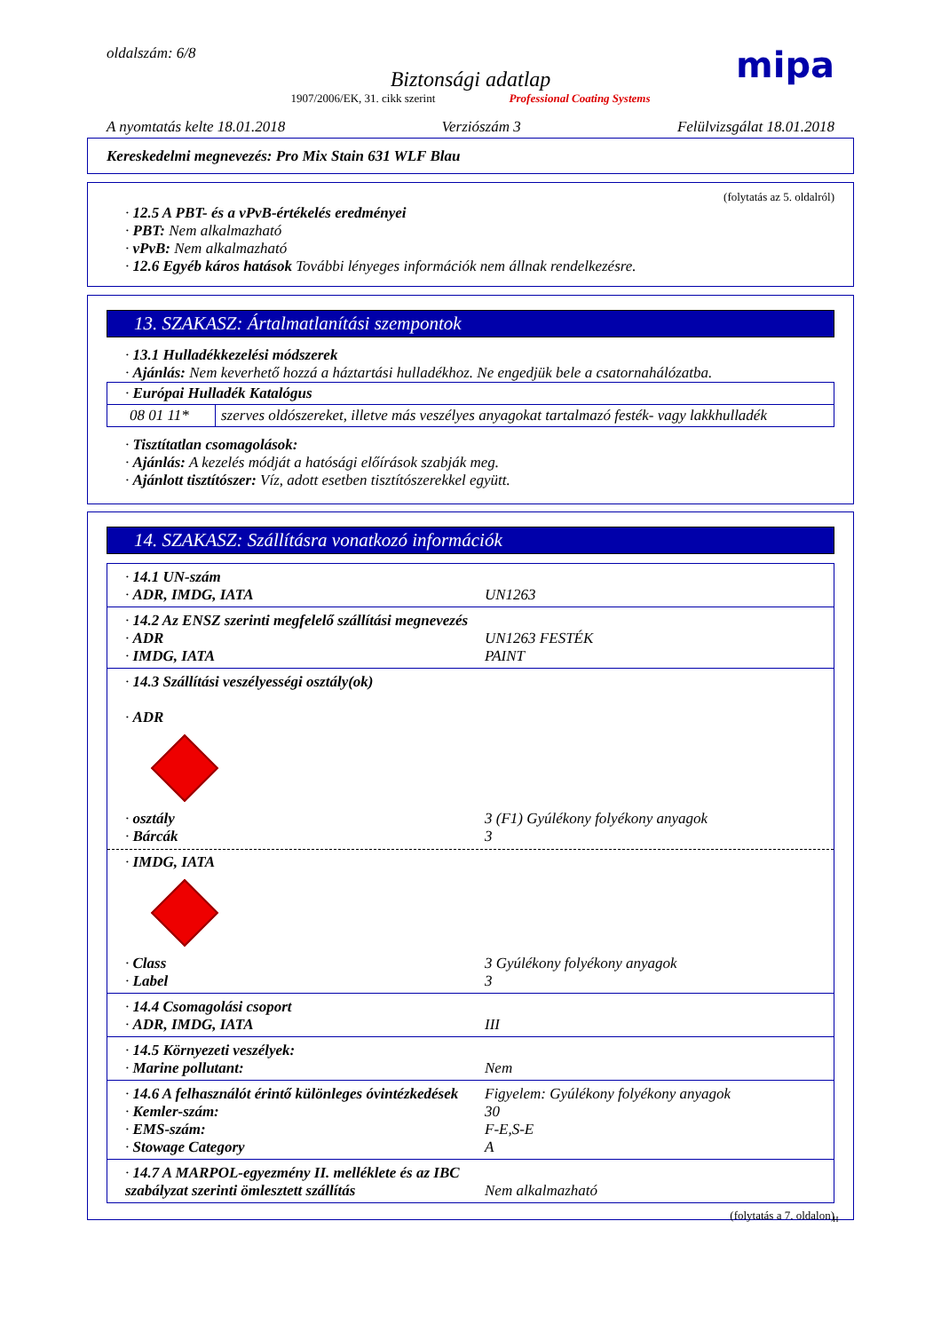oldalszám: 6/8 mipa
Biztonsági adatlap
1907/2006/EK, 31. cikk szerint Professional Coating Systems
A nyomtatás kelte 18.01.2018 Verziószám 3 Felülvizsgálat 18.01.2018
Kereskedelmi megnevezés: Pro Mix Stain 631 WLF Blau
(folytatás az 5. oldalról)
· 12.5 A PBT- és a vPvB-értékelés eredményei
· PBT: Nem alkalmazható
· vPvB: Nem alkalmazható
· 12.6 Egyéb káros hatások További lényeges információk nem állnak rendelkezésre.
13. SZAKASZ: Ártalmatlanítási szempontok
· 13.1 Hulladékkezelési módszerek
· Ajánlás: Nem keverhető hozzá a háztartási hulladékhoz. Ne engedjük bele a csatornahálózatba.
| · Európai Hulladék Katalógus | |
| 08 01 11* | szerves oldószereket, illetve más veszélyes anyagokat tartalmazó festék- vagy lakkhulladék |
· Tisztítatlan csomagolások:
· Ajánlás: A kezelés módját a hatósági előírások szabják meg.
· Ajánlott tisztítószer: Víz, adott esetben tisztítószerekkel együtt.
14. SZAKASZ: Szállításra vonatkozó információk
· 14.1 UN-szám
· ADR, IMDG, IATA
UN1263
· 14.2 Az ENSZ szerinti megfelelő szállítási megnevezés
· ADR
· IMDG, IATA
UN1263 FESTÉK
PAINT
· 14.3 Szállítási veszélyességi osztály(ok)
· ADR
· osztály
· Bárcák
3 (F1) Gyúlékony folyékony anyagok
3
· IMDG, IATA
· Class
· Label
3 Gyúlékony folyékony anyagok
3
· 14.4 Csomagolási csoport
· ADR, IMDG, IATA
III
· 14.5 Környezeti veszélyek:
· Marine pollutant:
Nem
· 14.6 A felhasználót érintő különleges óvintézkedések
· Kemler-szám:
· EMS-szám:
· Stowage Category
Figyelem: Gyúlékony folyékony anyagok
30
F-E,S-E
A
· 14.7 A MARPOL-egyezmény II. melléklete és az IBC szabályzat szerinti ömlesztett szállítás
Nem alkalmazható
(folytatás a 7. oldalon)
H